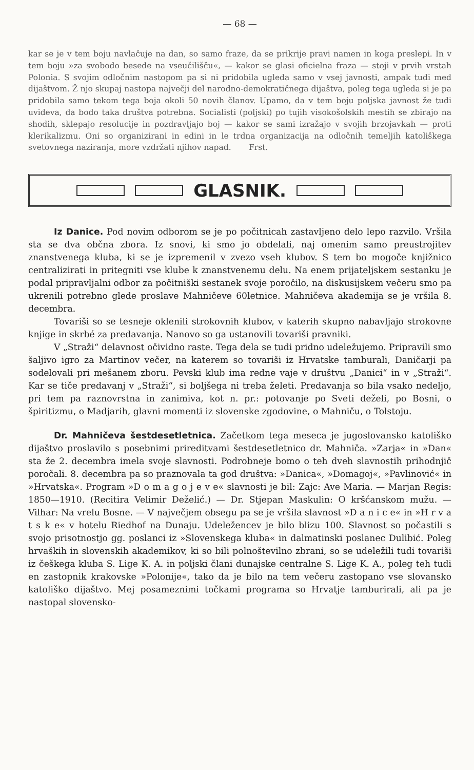— 68 —
kar se je v tem boju navlačuje na dan, so samo fraze, da se prikrije pravi namen in koga preslepi. In v tem boju »za svobodo besede na vseučilišču«, — kakor se glasi oficielna fraza — stoji v prvih vrstah Polonia. S svojim odločnim nastopom pa si ni pridobila ugleda samo v vsej javnosti, ampak tudi med dijaštvom. Ž njo skupaj nastopa največji del narodno-demokratičnega dijaštva, poleg tega ugleda si je pa pridobila samo tekom tega boja okoli 50 novih članov. Upamo, da v tem boju poljska javnost že tudi uvideva, da bodo taka društva potrebna. Socialisti (poljski) po tujih visokošolskih mestih se zbirajo na shodih, sklepajo resolucije in pozdravljajo boj — kakor se sami izražajo v svojih brzojavkah — proti klerikalizmu. Oni so organizirani in edini in le trdna organizacija na odločnih temeljih katoliškega svetovnega naziranja, more vzdržati njihov napad. Frst.
GLASNIK.
Iz Danice. Pod novim odborom se je po počitnicah zastavljeno delo lepo razvilo. Vršila sta se dva občna zbora. Iz snovi, ki smo jo obdelali, naj omenim samo preustrojitev znanstvenega kluba, ki se je izpremenil v zvezo vseh klubov. S tem bo mogoče knjižnico centralizirati in pritegniti vse klube k znanstvenemu delu. Na enem prijateljskem sestanku je podal pripravljalni odbor za počitniški sestanek svoje poročilo, na diskusijskem večeru smo pa ukrenili potrebno glede proslave Mahničeve 60letnice. Mahničeva akademija se je vršila 8. decembra.
Tovariši so se tesneje oklenili strokovnih klubov, v katerih skupno nabavljajo strokovne knjige in skrbé za predavanja. Nanovo so ga ustanovili tovariši pravniki.
V „Straži“ delavnost očividno raste. Tega dela se tudi pridno udeležujemo. Pripravili smo šaljivo igro za Martinov večer, na katerem so tovariši iz Hrvatske tamburali, Daničarji pa sodelovali pri mešanem zboru. Pevski klub ima redne vaje v društvu „Danici“ in v „Straži“. Kar se tiče predavanj v „Straži“, si boljšega ni treba želeti. Predavanja so bila vsako nedeljo, pri tem pa raznovrstna in zanimiva, kot n. pr.: potovanje po Sveti deželi, po Bosni, o špiritizmu, o Madjarih, glavni momenti iz slovenske zgodovine, o Mahniču, o Tolstoju.
Dr. Mahničeva šestdesetletnica. Začetkom tega meseca je jugoslovansko katoliško dijaštvo proslavilo s posebnimi prireditvami šestdesetletnico dr. Mahniča. »Zarja« in »Dan« sta že 2. decembra imela svoje slavnosti. Podrobneje bomo o teh dveh slavnostih prihodnjič poročali. 8. decembra pa so praznovala ta god društva: »Danica«, »Domagoj«, »Pavlinović« in »Hrvatska«. Program »D o m a g o j e v e« slavnosti je bil: Zajc: Ave Maria. — Marjan Regis: 1850—1910. (Recitira Velimir Deželić.) — Dr. Stjepan Maskulin: O kršćanskom mužu. — Vilhar: Na vrelu Bosne. — V največjem obsegu pa se je vršila slavnost »D a n i c e« in »H r v a t s k e« v hotelu Riedhof na Dunaju. Udeležencev je bilo blizu 100. Slavnost so počastili s svojo prisotnostjo gg. poslanci iz »Slovenskega kluba« in dalmatinski poslanec Dulibić. Poleg hrvaških in slovenskih akademikov, ki so bili polnoštevilno zbrani, so se udeležili tudi tovariši iz češkega kluba S. Lige K. A. in poljski člani dunajske centralne S. Lige K. A., poleg teh tudi en zastopnik krakovske »Polonije«, tako da je bilo na tem večeru zastopano vse slovansko katoliško dijaštvo. Mej posameznimi točkami programa so Hrvatje tamburirali, ali pa je nastopal slovensko-